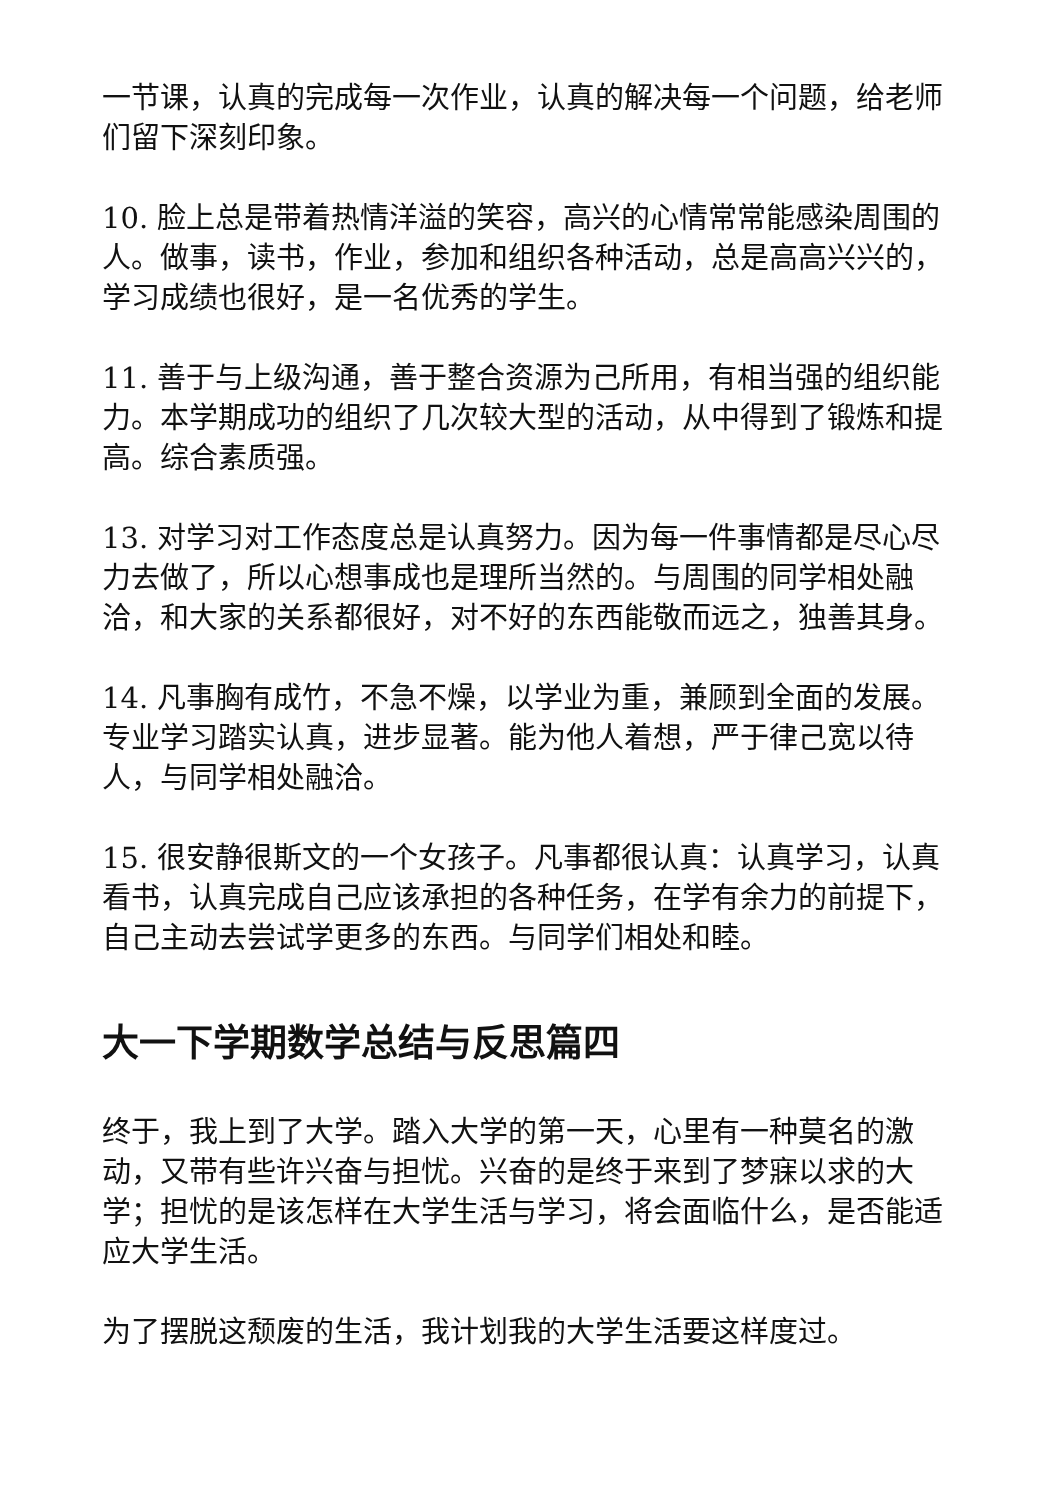一节课，认真的完成每一次作业，认真的解决每一个问题，给老师们留下深刻印象。
10. 脸上总是带着热情洋溢的笑容，高兴的心情常常能感染周围的人。做事，读书，作业，参加和组织各种活动，总是高高兴兴的，学习成绩也很好，是一名优秀的学生。
11. 善于与上级沟通，善于整合资源为己所用，有相当强的组织能力。本学期成功的组织了几次较大型的活动，从中得到了锻炼和提高。综合素质强。
13. 对学习对工作态度总是认真努力。因为每一件事情都是尽心尽力去做了，所以心想事成也是理所当然的。与周围的同学相处融洽，和大家的关系都很好，对不好的东西能敬而远之，独善其身。
14. 凡事胸有成竹，不急不燥，以学业为重，兼顾到全面的发展。专业学习踏实认真，进步显著。能为他人着想，严于律己宽以待人，与同学相处融洽。
15. 很安静很斯文的一个女孩子。凡事都很认真：认真学习，认真看书，认真完成自己应该承担的各种任务，在学有余力的前提下，自己主动去尝试学更多的东西。与同学们相处和睦。
大一下学期数学总结与反思篇四
终于，我上到了大学。踏入大学的第一天，心里有一种莫名的激动，又带有些许兴奋与担忧。兴奋的是终于来到了梦寐以求的大学；担忧的是该怎样在大学生活与学习，将会面临什么，是否能适应大学生活。
为了摆脱这颓废的生活，我计划我的大学生活要这样度过。